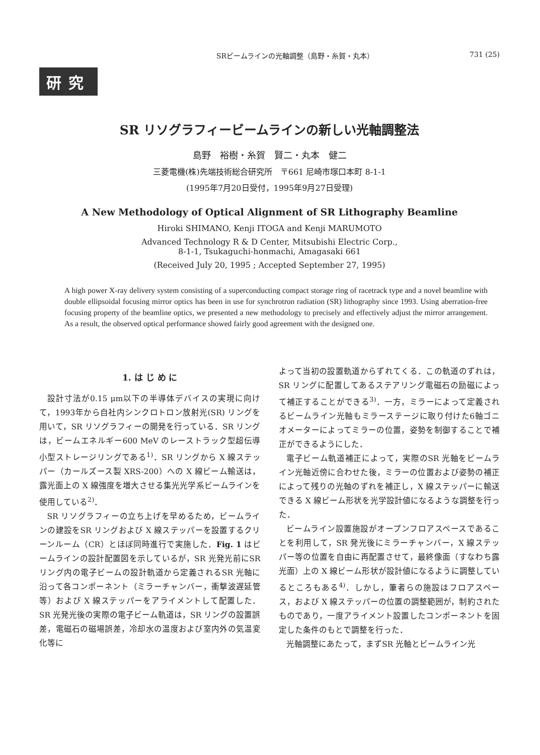SRビームラインの光軸調整（島野・糸賀・丸本） 731 (25)
研究
SR リソグラフィービームラインの新しい光軸調整法
島野　裕樹・糸賀　賢二・丸本　健二
三菱電機(株)先端技術総合研究所　〒661 尼崎市塚口本町 8-1-1
(1995年7月20日受付，1995年9月27日受理)
A New Methodology of Optical Alignment of SR Lithography Beamline
Hiroki SHIMANO, Kenji ITOGA and Kenji MARUMOTO
Advanced Technology R & D Center, Mitsubishi Electric Corp.,
8-1-1, Tsukaguchi-honmachi, Amagasaki 661
(Received July 20, 1995 ; Accepted September 27, 1995)
A high power X-ray delivery system consisting of a superconducting compact storage ring of racetrack type and a novel beamline with double ellipsoidal focusing mirror optics has been in use for synchrotron radiation (SR) lithography since 1993. Using aberration-free focusing property of the beamline optics, we presented a new methodology to precisely and effectively adjust the mirror arrangement. As a result, the observed optical performance showed fairly good agreement with the designed one.
1. は じ め に
設計寸法が0.15 μm以下の半導体デバイスの実現に向けて，1993年から自社内シンクロトロン放射光(SR) リングを用いて，SR リソグラフィーの開発を行っている．SR リングは，ビームエネルギー600 MeV のレーストラック型超伝導小型ストレージリングである<sup>1)</sup>．SR リングから X 線ステッパー（カールズース製 XRS-200）への X 線ビーム輸送は，露光面上の X 線強度を増大させる集光光学系ビームラインを使用している<sup>2)</sup>．
SR リソグラフィーの立ち上げを早めるため，ビームラインの建設をSR リングおよび X 線ステッパーを設置するクリーンルーム（CR）とほぼ同時進行で実施した．Fig. 1 はビームラインの設計配置図を示しているが，SR 光発光前にSR リング内の電子ビームの設計軌道から定義されるSR 光軸に沿って各コンポーネント（ミラーチャンバー，衝撃波遅延管等）および X 線ステッパーをアライメントして配置した．SR 光発光後の実際の電子ビーム軌道は，SR リングの設置誤差，電磁石の磁場誤差，冷却水の温度および室内外の気温変化等に
よって当初の設置軌道からずれてくる．この軌道のずれは，SR リングに配置してあるステアリング電磁石の励磁によって補正することができる<sup>3)</sup>．一方，ミラーによって定義されるビームライン光軸もミラーステージに取り付けた6軸ゴニオメーターによってミラーの位置，姿勢を制御することで補正ができるようにした．
電子ビーム軌道補正によって，実際のSR 光軸をビームライン光軸近傍に合わせた後，ミラーの位置および姿勢の補正によって残りの光軸のずれを補正し，X 線ステッパーに輸送できる X 線ビーム形状を光学設計値になるような調整を行った．
ビームライン設置施設がオープンフロアスペースであることを利用して，SR 発光後にミラーチャンバー，X 線ステッパー等の位置を自由に再配置させて，最終像面（すなわち露光面）上の X 線ビーム形状が設計値になるように調整しているところもある<sup>4)</sup>．しかし，筆者らの施設はフロアスペース，および X 線ステッパーの位置の調整範囲が，制約されたものであり，一度アライメント設置したコンポーネントを固定した条件のもとで調整を行った．
光軸調整にあたって，まずSR 光軸とビームライン光